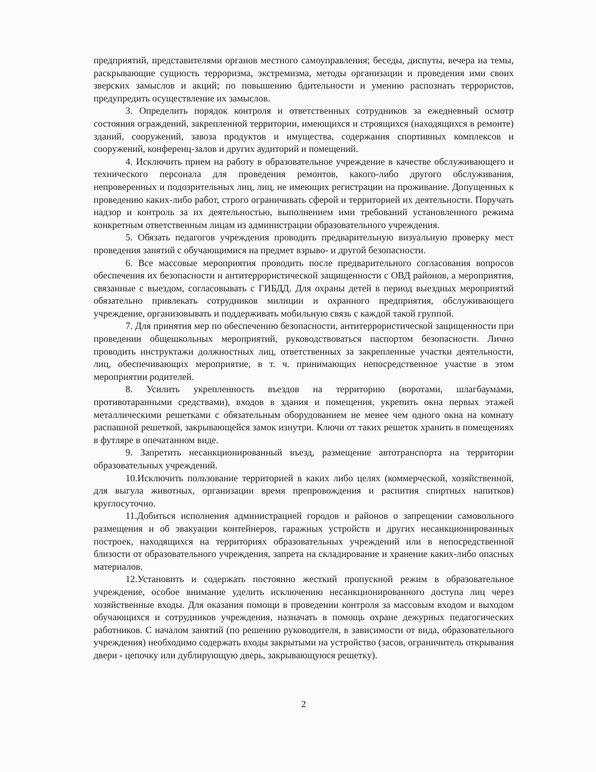предприятий, представителями органов местного самоуправления; беседы, диспуты, вечера на темы, раскрывающие сущность терроризма, экстремизма, методы организации и проведения ими своих зверских замыслов и акций; по повышению бдительности и умению распознать террористов, предупредить осуществление их замыслов.
3. Определить порядок контроля и ответственных сотрудников за ежедневный осмотр состояния ограждений, закрепленной территории, имеющихся и строящихся (находящихся в ремонте) зданий, сооружений, завоза продуктов и имущества, содержания спортивных комплексов и сооружений, конференц-залов и других аудиторий и помещений.
4. Исключить прием на работу в образовательное учреждение в качестве обслуживающего и технического персонала для проведения ремонтов, какого-либо другого обслуживания, непроверенных и подозрительных лиц, лиц, не имеющих регистрации на проживание. Допущенных к проведению каких-либо работ, строго ограничивать сферой и территорией их деятельности. Поручать надзор и контроль за их деятельностью, выполнением ими требований установленного режима конкретным ответственным лицам из администрации образовательного учреждения.
5. Обязать педагогов учреждения проводить предварительную визуальную проверку мест проведения занятий с обучающимися на предмет взрыво- и другой безопасности.
6. Все массовые мероприятия проводить после предварительного согласования вопросов обеспечения их безопасности и антитеррористической защищенности с ОВД районов, а мероприятия, связанные с выездом, согласовывать с ГИБДД. Для охраны детей в период выездных мероприятий обязательно привлекать сотрудников милиции и охранного предприятия, обслуживающего учреждение, организовывать и поддерживать мобильную связь с каждой такой группой.
7. Для принятия мер по обеспечению безопасности, антитеррористической защищенности при проведении общешкольных мероприятий, руководствоваться паспортом безопасности. Лично проводить инструктажи должностных лиц, ответственных за закрепленные участки деятельности, лиц, обеспечивающих мероприятие, в т. ч. принимающих непосредственное участие в этом мероприятии родителей.
8. Усилить укрепленность въездов на территорию (воротами, шлагбаумами, противотаранными средствами), входов в здания и помещения, укрепить окна первых этажей металлическими решетками с обязательным оборудованием не менее чем одного окна на комнату распашной решеткой, закрывающейся замок изнутри. Ключи от таких решеток хранить в помещениях в футляре в опечатанном виде.
9. Запретить несанкционированный въезд, размещение автотранспорта на территории образовательных учреждений.
10.Исключить пользование территорией в каких либо целях (коммерческой, хозяйственной, для выгула животных, организации время препровождения и распития спиртных напитков) круглосуточно.
11.Добиться исполнения администрацией городов и районов о запрещении самовольного размещения и об эвакуации контейнеров, гаражных устройств и других несанкционированных построек, находящихся на территориях образовательных учреждений или в непосредственной близости от образовательного учреждения, запрета на складирование и хранение каких-либо опасных материалов.
12.Установить и содержать постоянно жесткий пропускной режим в образовательное учреждение, особое внимание уделить исключению несанкционированного доступа лиц через хозяйственные входы. Для оказания помощи в проведении контроля за массовым входом и выходом обучающихся и сотрудников учреждения, назначать в помощь охране дежурных педагогических работников. С началом занятий (по решению руководителя, в зависимости от вида, образовательного учреждения) необходимо содержать входы закрытыми на устройство (засов, ограничитель открывания двери - цепочку или дублирующую дверь, закрывающуюся решетку).
2